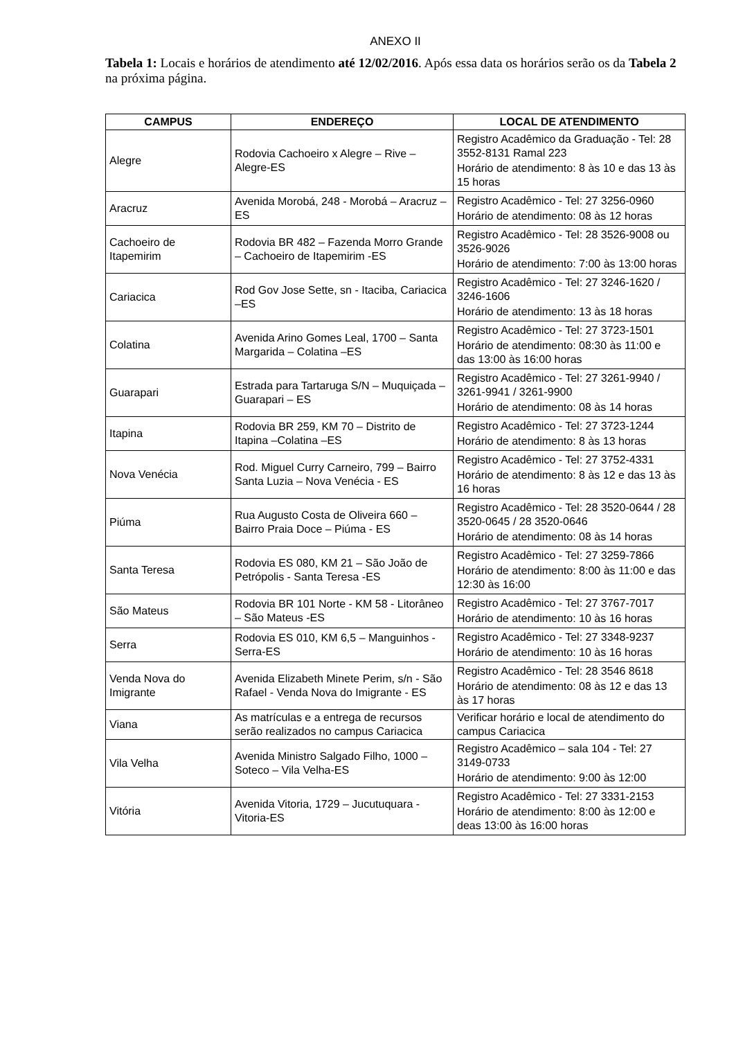ANEXO II
Tabela 1: Locais e horários de atendimento até 12/02/2016. Após essa data os horários serão os da Tabela 2 na próxima página.
| CAMPUS | ENDEREÇO | LOCAL DE ATENDIMENTO |
| --- | --- | --- |
| Alegre | Rodovia Cachoeiro x Alegre – Rive – Alegre-ES | Registro Acadêmico da Graduação - Tel: 28 3552-8131 Ramal 223 Horário de atendimento: 8 às 10 e das 13 às 15 horas |
| Aracruz | Avenida Morobá, 248 - Morobá – Aracruz –ES | Registro Acadêmico - Tel: 27 3256-0960 Horário de atendimento: 08 às 12 horas |
| Cachoeiro de Itapemirim | Rodovia BR 482 – Fazenda Morro Grande – Cachoeiro de Itapemirim -ES | Registro Acadêmico - Tel: 28 3526-9008 ou 3526-9026 Horário de atendimento: 7:00 às 13:00 horas |
| Cariacica | Rod Gov Jose Sette, sn - Itaciba, Cariacica –ES | Registro Acadêmico - Tel: 27 3246-1620 / 3246-1606 Horário de atendimento: 13 às 18 horas |
| Colatina | Avenida Arino Gomes Leal, 1700 – Santa Margarida – Colatina –ES | Registro Acadêmico - Tel: 27 3723-1501 Horário de atendimento: 08:30 às 11:00 e das 13:00 às 16:00 horas |
| Guarapari | Estrada para Tartaruga S/N – Muquiçada – Guarapari – ES | Registro Acadêmico - Tel: 27 3261-9940 / 3261-9941 / 3261-9900 Horário de atendimento: 08 às 14 horas |
| Itapina | Rodovia BR 259, KM 70 – Distrito de Itapina –Colatina –ES | Registro Acadêmico - Tel: 27 3723-1244 Horário de atendimento: 8 às 13 horas |
| Nova Venécia | Rod. Miguel Curry Carneiro, 799 – Bairro Santa Luzia – Nova Venécia - ES | Registro Acadêmico - Tel: 27 3752-4331 Horário de atendimento: 8 às 12 e das 13 às 16 horas |
| Piúma | Rua Augusto Costa de Oliveira 660 – Bairro Praia Doce – Piúma - ES | Registro Acadêmico - Tel: 28 3520-0644 / 28 3520-0645 / 28 3520-0646 Horário de atendimento: 08 às 14 horas |
| Santa Teresa | Rodovia ES 080, KM 21 – São João de Petrópolis - Santa Teresa -ES | Registro Acadêmico - Tel: 27 3259-7866 Horário de atendimento: 8:00 às 11:00 e das 12:30 às 16:00 |
| São Mateus | Rodovia BR 101 Norte - KM 58 - Litorâneo – São Mateus -ES | Registro Acadêmico - Tel: 27 3767-7017 Horário de atendimento: 10 às 16 horas |
| Serra | Rodovia ES 010, KM 6,5 – Manguinhos - Serra-ES | Registro Acadêmico - Tel: 27 3348-9237 Horário de atendimento: 10 às 16 horas |
| Venda Nova do Imigrante | Avenida Elizabeth Minete Perim, s/n - São Rafael - Venda Nova do Imigrante - ES | Registro Acadêmico - Tel: 28 3546 8618 Horário de atendimento: 08 às 12 e das 13 às 17 horas |
| Viana | As matrículas e a entrega de recursos serão realizados no campus Cariacica | Verificar horário e local de atendimento do campus Cariacica |
| Vila Velha | Avenida Ministro Salgado Filho, 1000 – Soteco – Vila Velha-ES | Registro Acadêmico – sala 104 - Tel: 27 3149-0733 Horário de atendimento: 9:00 às 12:00 |
| Vitória | Avenida Vitoria, 1729 – Jucutuquara - Vitoria-ES | Registro Acadêmico - Tel: 27 3331-2153 Horário de atendimento: 8:00 às 12:00 e deas 13:00 às 16:00 horas |